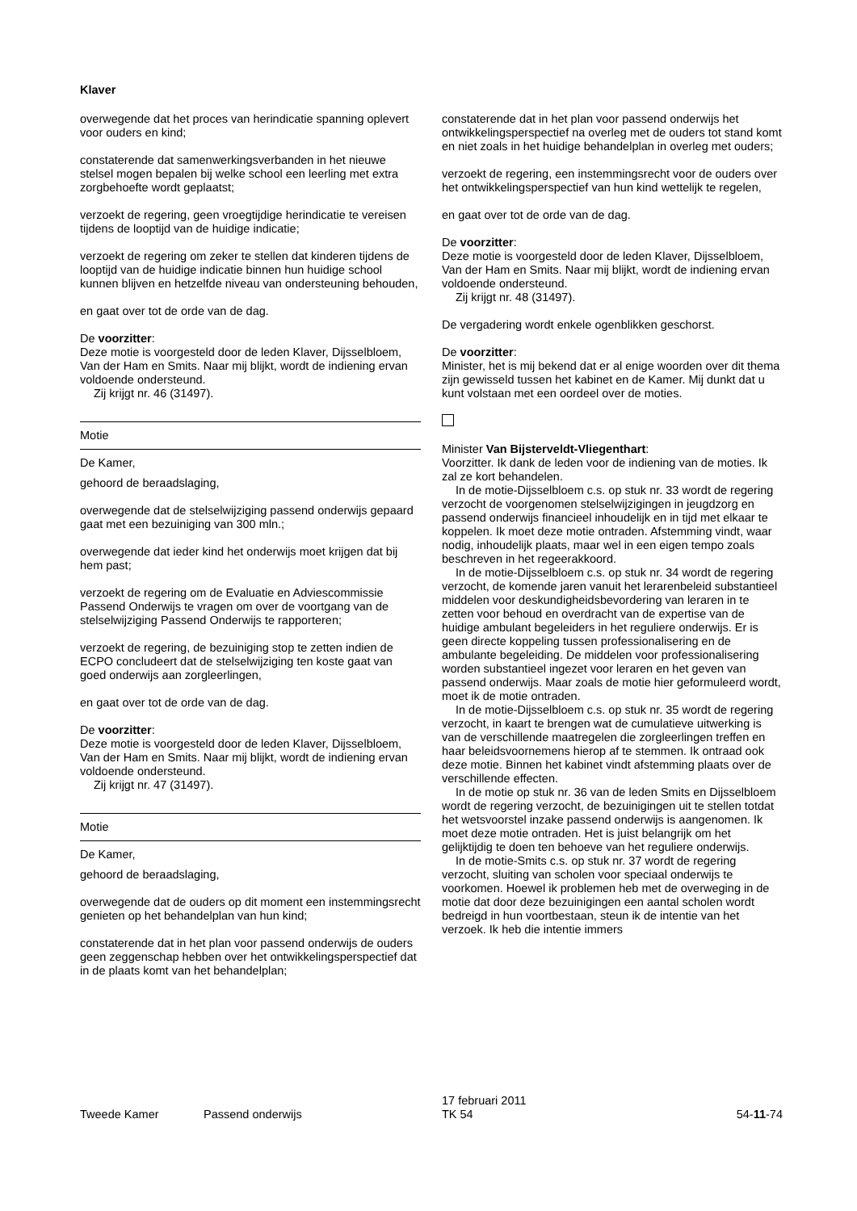Klaver
overwegende dat het proces van herindicatie spanning oplevert voor ouders en kind;
constaterende dat samenwerkingsverbanden in het nieuwe stelsel mogen bepalen bij welke school een leerling met extra zorgbehoefte wordt geplaatst;
verzoekt de regering, geen vroegtijdige herindicatie te vereisen tijdens de looptijd van de huidige indicatie;
verzoekt de regering om zeker te stellen dat kinderen tijdens de looptijd van de huidige indicatie binnen hun huidige school kunnen blijven en hetzelfde niveau van ondersteuning behouden,
en gaat over tot de orde van de dag.
De voorzitter:
Deze motie is voorgesteld door de leden Klaver, Dijsselbloem, Van der Ham en Smits. Naar mij blijkt, wordt de indiening ervan voldoende ondersteund.
Zij krijgt nr. 46 (31497).
Motie
De Kamer,
gehoord de beraadslaging,
overwegende dat de stelselwijziging passend onderwijs gepaard gaat met een bezuiniging van 300 mln.;
overwegende dat ieder kind het onderwijs moet krijgen dat bij hem past;
verzoekt de regering om de Evaluatie en Adviescommissie Passend Onderwijs te vragen om over de voortgang van de stelselwijziging Passend Onderwijs te rapporteren;
verzoekt de regering, de bezuiniging stop te zetten indien de ECPO concludeert dat de stelselwijziging ten koste gaat van goed onderwijs aan zorgleerlingen,
en gaat over tot de orde van de dag.
De voorzitter:
Deze motie is voorgesteld door de leden Klaver, Dijsselbloem, Van der Ham en Smits. Naar mij blijkt, wordt de indiening ervan voldoende ondersteund.
Zij krijgt nr. 47 (31497).
Motie
De Kamer,
gehoord de beraadslaging,
overwegende dat de ouders op dit moment een instemmingsrecht genieten op het behandelplan van hun kind;
constaterende dat in het plan voor passend onderwijs de ouders geen zeggenschap hebben over het ontwikkelingsperspectief dat in de plaats komt van het behandelplan;
constaterende dat in het plan voor passend onderwijs het ontwikkelingsperspectief na overleg met de ouders tot stand komt en niet zoals in het huidige behandelplan in overleg met ouders;
verzoekt de regering, een instemmingsrecht voor de ouders over het ontwikkelingsperspectief van hun kind wettelijk te regelen,
en gaat over tot de orde van de dag.
De voorzitter:
Deze motie is voorgesteld door de leden Klaver, Dijsselbloem, Van der Ham en Smits. Naar mij blijkt, wordt de indiening ervan voldoende ondersteund.
Zij krijgt nr. 48 (31497).
De vergadering wordt enkele ogenblikken geschorst.
De voorzitter:
Minister, het is mij bekend dat er al enige woorden over dit thema zijn gewisseld tussen het kabinet en de Kamer. Mij dunkt dat u kunt volstaan met een oordeel over de moties.
Minister Van Bijsterveldt-Vliegenthart:
Voorzitter. Ik dank de leden voor de indiening van de moties. Ik zal ze kort behandelen.
In de motie-Dijsselbloem c.s. op stuk nr. 33 wordt de regering verzocht de voorgenomen stelselwijzigingen in jeugdzorg en passend onderwijs financieel inhoudelijk en in tijd met elkaar te koppelen. Ik moet deze motie ontraden. Afstemming vindt, waar nodig, inhoudelijk plaats, maar wel in een eigen tempo zoals beschreven in het regeerakkoord.
In de motie-Dijsselbloem c.s. op stuk nr. 34 wordt de regering verzocht, de komende jaren vanuit het lerarenbeleid substantieel middelen voor deskundigheidsbevordering van leraren in te zetten voor behoud en overdracht van de expertise van de huidige ambulant begeleiders in het reguliere onderwijs. Er is geen directe koppeling tussen professionalisering en de ambulante begeleiding. De middelen voor professionalisering worden substantieel ingezet voor leraren en het geven van passend onderwijs. Maar zoals de motie hier geformuleerd wordt, moet ik de motie ontraden.
In de motie-Dijsselbloem c.s. op stuk nr. 35 wordt de regering verzocht, in kaart te brengen wat de cumulatieve uitwerking is van de verschillende maatregelen die zorgleerlingen treffen en haar beleidsvoornemens hierop af te stemmen. Ik ontraad ook deze motie. Binnen het kabinet vindt afstemming plaats over de verschillende effecten.
In de motie op stuk nr. 36 van de leden Smits en Dijsselbloem wordt de regering verzocht, de bezuinigingen uit te stellen totdat het wetsvoorstel inzake passend onderwijs is aangenomen. Ik moet deze motie ontraden. Het is juist belangrijk om het gelijktijdig te doen ten behoeve van het reguliere onderwijs.
In de motie-Smits c.s. op stuk nr. 37 wordt de regering verzocht, sluiting van scholen voor speciaal onderwijs te voorkomen. Hoewel ik problemen heb met de overweging in de motie dat door deze bezuinigingen een aantal scholen wordt bedreigd in hun voortbestaan, steun ik de intentie van het verzoek. Ik heb die intentie immers
Tweede Kamer Passend onderwijs 17 februari 2011
TK 54 54-11-74